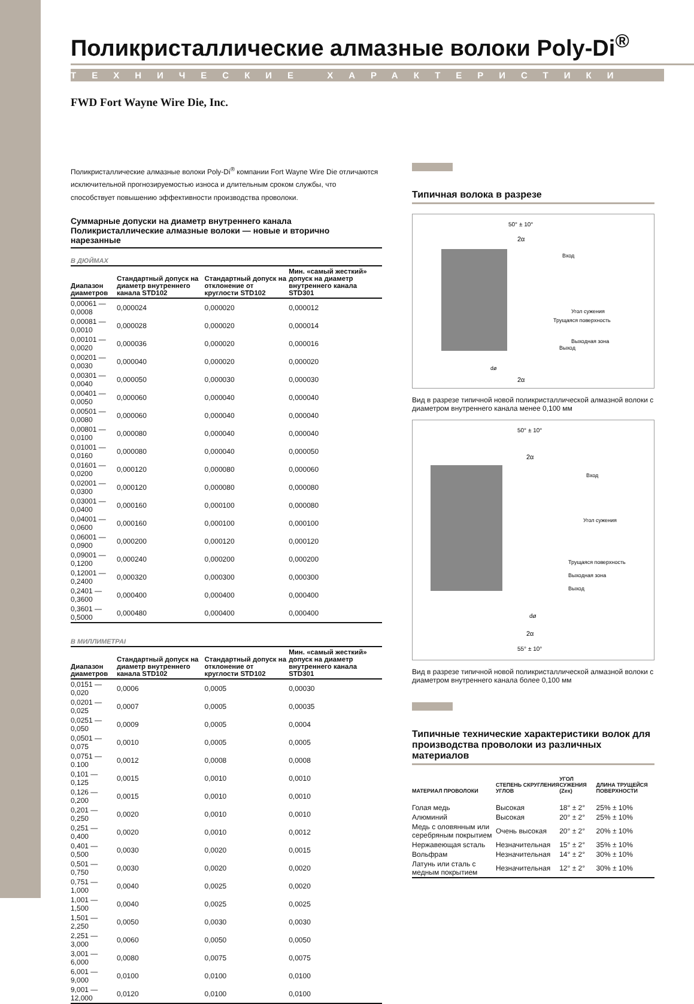Поликристаллические алмазные волоки Poly-Di<sup>®</sup>
ТЕХНИЧЕСКИЕ ХАРАКТЕРИСТИКИ
FWD Fort Wayne Wire Die, Inc.
Поликристаллические алмазные волоки Poly-Di<sup>®</sup> компании Fort Wayne Wire Die отличаются исключительной прогнозируемостью износа и длительным сроком службы, что способствует повышению эффективности производства проволоки.
Суммарные допуски на диаметр внутреннего канала
Поликристаллические алмазные волоки — новые и вторично нарезанные
В ДЮЙМАХ
| Диапазон диаметров | Стандартный допуск на диаметр внутреннего канала STD102 | Стандартный допуск на отклонение от круглости STD102 | Мин. «самый жесткий» допуск на диаметр внутреннего канала STD301 |
| --- | --- | --- | --- |
| 0,00061 — 0,0008 | 0,000024 | 0,000020 | 0,000012 |
| 0,00081 — 0,0010 | 0,000028 | 0,000020 | 0,000014 |
| 0,00101 — 0,0020 | 0,000036 | 0,000020 | 0,000016 |
| 0,00201 — 0,0030 | 0,000040 | 0,000020 | 0,000020 |
| 0,00301 — 0,0040 | 0,000050 | 0,000030 | 0,000030 |
| 0,00401 — 0,0050 | 0,000060 | 0,000040 | 0,000040 |
| 0,00501 — 0,0080 | 0,000060 | 0,000040 | 0,000040 |
| 0,00801 — 0,0100 | 0,000080 | 0,000040 | 0,000040 |
| 0,01001 — 0,0160 | 0,000080 | 0,000040 | 0,000050 |
| 0,01601 — 0,0200 | 0,000120 | 0,000080 | 0,000060 |
| 0,02001 — 0,0300 | 0,000120 | 0,000080 | 0,000080 |
| 0,03001 — 0,0400 | 0,000160 | 0,000100 | 0,000080 |
| 0,04001 — 0,0600 | 0,000160 | 0,000100 | 0,000100 |
| 0,06001 — 0,0900 | 0,000200 | 0,000120 | 0,000120 |
| 0,09001 — 0,1200 | 0,000240 | 0,000200 | 0,000200 |
| 0,12001 — 0,2400 | 0,000320 | 0,000300 | 0,000300 |
| 0,2401 — 0,3600 | 0,000400 | 0,000400 | 0,000400 |
| 0,3601 — 0,5000 | 0,000480 | 0,000400 | 0,000400 |
В МИЛЛИМЕТРАІ
| Диапазон диаметров | Стандартный допуск на диаметр внутреннего канала STD102 | Стандартный допуск на отклонение от круглости STD102 | Мин. «самый жесткий» допуск на диаметр внутреннего канала STD301 |
| --- | --- | --- | --- |
| 0,0151 — 0,020 | 0,0006 | 0,0005 | 0,00030 |
| 0,0201 — 0,025 | 0,0007 | 0,0005 | 0,00035 |
| 0,0251 — 0,050 | 0,0009 | 0,0005 | 0,0004 |
| 0,0501 — 0,075 | 0,0010 | 0,0005 | 0,0005 |
| 0,0751 — 0.100 | 0,0012 | 0,0008 | 0,0008 |
| 0,101 — 0,125 | 0,0015 | 0,0010 | 0,0010 |
| 0,126 — 0,200 | 0,0015 | 0,0010 | 0,0010 |
| 0,201 — 0,250 | 0,0020 | 0,0010 | 0,0010 |
| 0,251 — 0,400 | 0,0020 | 0,0010 | 0,0012 |
| 0,401 — 0,500 | 0,0030 | 0,0020 | 0,0015 |
| 0,501 — 0,750 | 0,0030 | 0,0020 | 0,0020 |
| 0,751 — 1,000 | 0,0040 | 0,0025 | 0,0020 |
| 1,001 — 1,500 | 0,0040 | 0,0025 | 0,0025 |
| 1,501 — 2,250 | 0,0050 | 0,0030 | 0,0030 |
| 2,251 — 3,000 | 0,0060 | 0,0050 | 0,0050 |
| 3,001 — 6,000 | 0,0080 | 0,0075 | 0,0075 |
| 6,001 — 9,000 | 0,0100 | 0,0100 | 0,0100 |
| 9,001 — 12,000 | 0,0120 | 0,0100 | 0,0100 |
Типичная волока в разрезе
50° ± 10°
2α
Вход
Угол сужения
Трущаяся поверхность
Выходная зона
Выход
dø
2α
Вид в разрезе типичной новой поликристаллической алмазной волоки с диаметром внутреннего канала менее 0,100 мм
50° ± 10°
2α
Вход
Угол сужения
Трущаяся поверхность
Выходная зона
Выход
dø
2α
55° ± 10°
Вид в разрезе типичной новой поликристаллической алмазной волоки с диаметром внутреннего канала более 0,100 мм
Типичные технические характеристики волок для производства проволоки из различных материалов
| МАТЕРИАЛ ПРОВОЛОКИ | СТЕПЕНЬ СКРУГЛЕНИЯ УГЛОВ | УГОЛ СУЖЕНИЯ (Zex) | ДЛИНА ТРУЩЕЙСЯ ПОВЕРХНОСТИ |
| --- | --- | --- | --- |
| Голая медь | Высокая | 18° ± 2° | 25% ± 10% |
| Алюминий | Высокая | 20° ± 2° | 25% ± 10% |
| Медь с оловянным или серебряным покрытием | Очень высокая | 20° ± 2° | 20% ± 10% |
| Нержавеющая sсталь | Незначительная | 15° ± 2° | 35% ± 10% |
| Вольфрам | Незначительная | 14° ± 2° | 30% ± 10% |
| Латунь или сталь с медным покрытием | Незначительная | 12° ± 2° | 30% ± 10% |